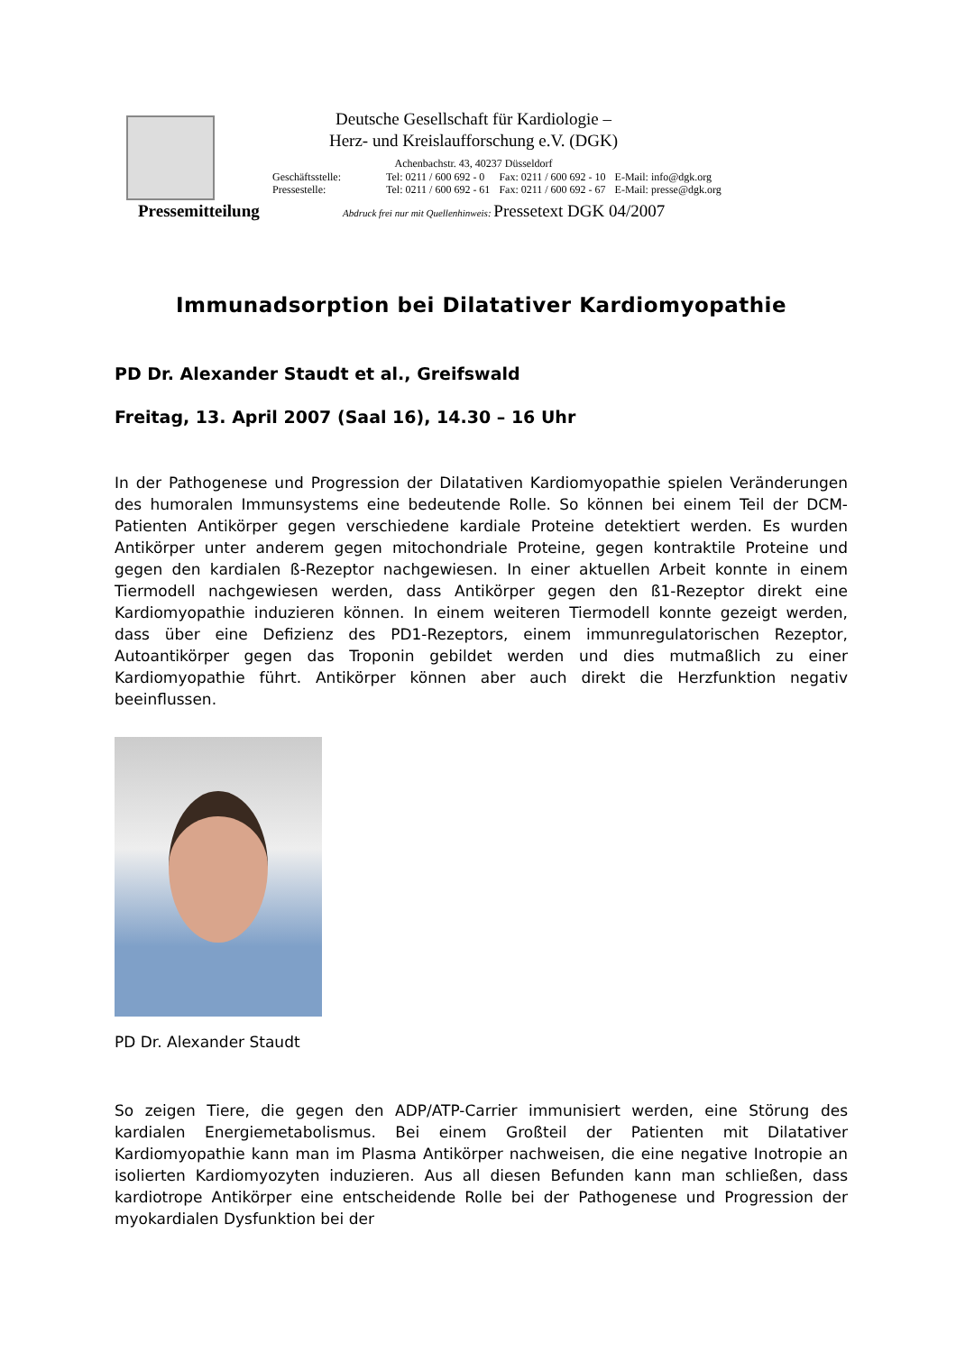Deutsche Gesellschaft für Kardiologie –
Herz- und Kreislaufforschung e.V. (DGK)
Achenbachstr. 43, 40237 Düsseldorf
| Geschäftsstelle: | Tel: 0211 / 600 692 - 0 | Fax: 0211 / 600 692 - 10 | E-Mail: info@dgk.org |
| Pressestelle: | Tel: 0211 / 600 692 - 61 | Fax: 0211 / 600 692 - 67 | E-Mail: presse@dgk.org |
Pressemitteilung Abdruck frei nur mit Quellenhinweis: Pressetext DGK 04/2007
Immunadsorption bei Dilatativer Kardiomyopathie
PD Dr. Alexander Staudt et al., Greifswald
Freitag, 13. April 2007 (Saal 16), 14.30 – 16 Uhr
In der Pathogenese und Progression der Dilatativen Kardiomyopathie spielen Veränderungen des humoralen Immunsystems eine bedeutende Rolle. So können bei einem Teil der DCM-Patienten Antikörper gegen verschiedene kardiale Proteine detektiert werden. Es wurden Antikörper unter anderem gegen mitochondriale Proteine, gegen kontraktile Proteine und gegen den kardialen ß-Rezeptor nachgewiesen. In einer aktuellen Arbeit konnte in einem Tiermodell nachgewiesen werden, dass Antikörper gegen den ß1-Rezeptor direkt eine Kardiomyopathie induzieren können. In einem weiteren Tiermodell konnte gezeigt werden, dass über eine Defizienz des PD1-Rezeptors, einem immunregulatorischen Rezeptor, Autoantikörper gegen das Troponin gebildet werden und dies mutmaßlich zu einer Kardiomyopathie führt. Antikörper können aber auch direkt die Herzfunktion negativ beeinflussen.
PD Dr. Alexander Staudt
So zeigen Tiere, die gegen den ADP/ATP-Carrier immunisiert werden, eine Störung des kardialen Energiemetabolismus. Bei einem Großteil der Patienten mit Dilatativer Kardiomyopathie kann man im Plasma Antikörper nachweisen, die eine negative Inotropie an isolierten Kardiomyozyten induzieren. Aus all diesen Befunden kann man schließen, dass kardiotrope Antikörper eine entscheidende Rolle bei der Pathogenese und Progression der myokardialen Dysfunktion bei der